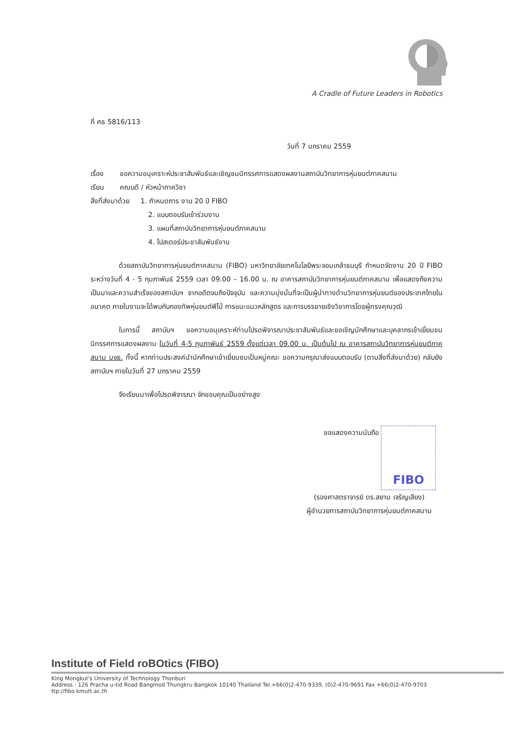A Cradle of Future Leaders in Robotics
ที่ ศธ 5816/113
วันที่ 7 มกราคม 2559
เรื่อง ขอความอนุเคราะห์ประชาสัมพันธ์และเชิญชมนิทรรศการแสดงผลงานสถาบันวิทยาการหุ่นยนต์ภาคสนาม
เรียน คณบดี / หัวหน้าภาควิชา
สิ่งที่ส่งมาด้วย 1. กำหนดการ งาน 20 ปี FIBO
2. แบบตอบรับเข้าร่วมงาน
3. แผนที่สถาบันวิทยาการหุ่นยนต์ภาคสนาม
4. โปสเตอร์ประชาสัมพันธ์งาน
ด้วยสถาบันวิทยาการหุ่นยนต์ภาคสนาม (FIBO) มหาวิทยาลัยเทคโนโลยีพระจอมเกล้าธนบุรี กำหนดจัดงาน 20 ปี FIBO ระหว่างวันที่ 4 - 5 กุมภาพันธ์ 2559 เวลา 09.00 – 16.00 น. ณ อาคารสถาบันวิทยาการหุ่นยนต์ภาคสนาม เพื่อแสดงถึงความเป็นมาและความสำเร็จของสถาบันฯ จากอดีตจนถึงปัจจุบัน และความมุ่งมั่นที่จะเป็นผู้นำทางด้านวิทยาการหุ่นยนต์ของประเทศไทยในอนาคต ภายในงานจะได้พบกับกองทัพหุ่นยนต์ฟีโบ้ การแนะแนวหลักสูตร และการบรรยายเชิงวิชาการโดยผู้ทรงคุณวุฒิ
ในการนี้ สถาบันฯ ขอความอนุเคราะห์ท่านโปรดพิจารณาประชาสัมพันธ์และขอเชิญนักศึกษาและบุคลากรเข้าเยี่ยมชมนิทรรศการแสดงผลงาน ในวันที่ 4-5 กุมภาพันธ์ 2559 ตั้งแต่เวลา 09.00 น. เป็นต้นไป ณ อาคารสถาบันวิทยาการหุ่นยนต์ภาคสนาม มจธ. ทั้งนี้ หากท่านประสงค์นำนักศึกษาเข้าเยี่ยมชมเป็นหมู่คณะ ขอความกรุณาส่งแบบตอบรับ (ตามสิ่งที่ส่งมาด้วย) กลับยังสถาบันฯ ภายในวันที่ 27 มกราคม 2559
จึงเรียนมาเพื่อโปรดพิจารณา จักขอบคุณเป็นอย่างสูง
ขอแสดงความนับถือ FIBO
(รองศาสตราจารย์ ดร.สยาม เจริญเสียง)
ผู้อำนวยการสถาบันวิทยาการหุ่นยนต์ภาคสนาม
Institute of Field roBOtics (FIBO)
King Mongkut's University of Technology Thonburi
Address : 126 Pracha u-tid Road Bangmod Thungkru Bangkok 10140 Thailand Tel.+66(0)2-470-9339, (0)2-470-9691 Fax +66(0)2-470-9703 ttp://fibo.kmutt.ac.th